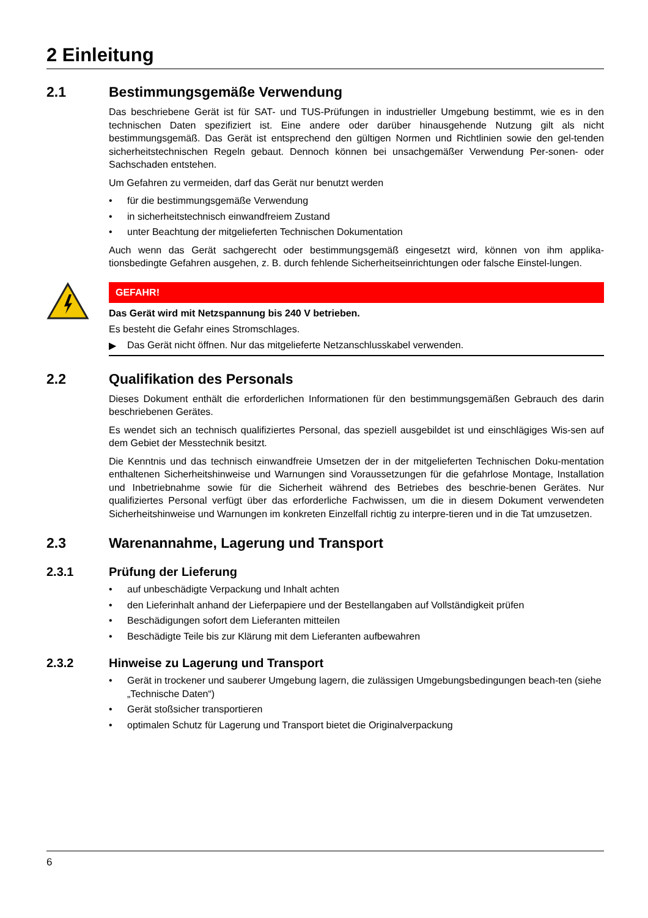2 Einleitung
2.1 Bestimmungsgemäße Verwendung
Das beschriebene Gerät ist für SAT- und TUS-Prüfungen in industrieller Umgebung bestimmt, wie es in den technischen Daten spezifiziert ist. Eine andere oder darüber hinausgehende Nutzung gilt als nicht bestimmungsgemäß. Das Gerät ist entsprechend den gültigen Normen und Richtlinien sowie den gel-tenden sicherheitstechnischen Regeln gebaut. Dennoch können bei unsachgemäßer Verwendung Per-sonen- oder Sachschaden entstehen.
Um Gefahren zu vermeiden, darf das Gerät nur benutzt werden
• für die bestimmungsgemäße Verwendung
• in sicherheitstechnisch einwandfreiem Zustand
• unter Beachtung der mitgelieferten Technischen Dokumentation
Auch wenn das Gerät sachgerecht oder bestimmungsgemäß eingesetzt wird, können von ihm applika-tionsbedingte Gefahren ausgehen, z. B. durch fehlende Sicherheitseinrichtungen oder falsche Einstel-lungen.
GEFAHR!
Das Gerät wird mit Netzspannung bis 240 V betrieben.
Es besteht die Gefahr eines Stromschlages.
▶ Das Gerät nicht öffnen. Nur das mitgelieferte Netzanschlusskabel verwenden.
2.2 Qualifikation des Personals
Dieses Dokument enthält die erforderlichen Informationen für den bestimmungsgemäßen Gebrauch des darin beschriebenen Gerätes.
Es wendet sich an technisch qualifiziertes Personal, das speziell ausgebildet ist und einschlägiges Wis-sen auf dem Gebiet der Messtechnik besitzt.
Die Kenntnis und das technisch einwandfreie Umsetzen der in der mitgelieferten Technischen Doku-mentation enthaltenen Sicherheitshinweise und Warnungen sind Voraussetzungen für die gefahrlose Montage, Installation und Inbetriebnahme sowie für die Sicherheit während des Betriebes des beschrie-benen Gerätes. Nur qualifiziertes Personal verfügt über das erforderliche Fachwissen, um die in diesem Dokument verwendeten Sicherheitshinweise und Warnungen im konkreten Einzelfall richtig zu interpre-tieren und in die Tat umzusetzen.
2.3 Warenannahme, Lagerung und Transport
2.3.1 Prüfung der Lieferung
• auf unbeschädigte Verpackung und Inhalt achten
• den Lieferinhalt anhand der Lieferpapiere und der Bestellangaben auf Vollständigkeit prüfen
• Beschädigungen sofort dem Lieferanten mitteilen
• Beschädigte Teile bis zur Klärung mit dem Lieferanten aufbewahren
2.3.2 Hinweise zu Lagerung und Transport
• Gerät in trockener und sauberer Umgebung lagern, die zulässigen Umgebungsbedingungen beach-ten (siehe „Technische Daten“)
• Gerät stoßsicher transportieren
• optimalen Schutz für Lagerung und Transport bietet die Originalverpackung
6